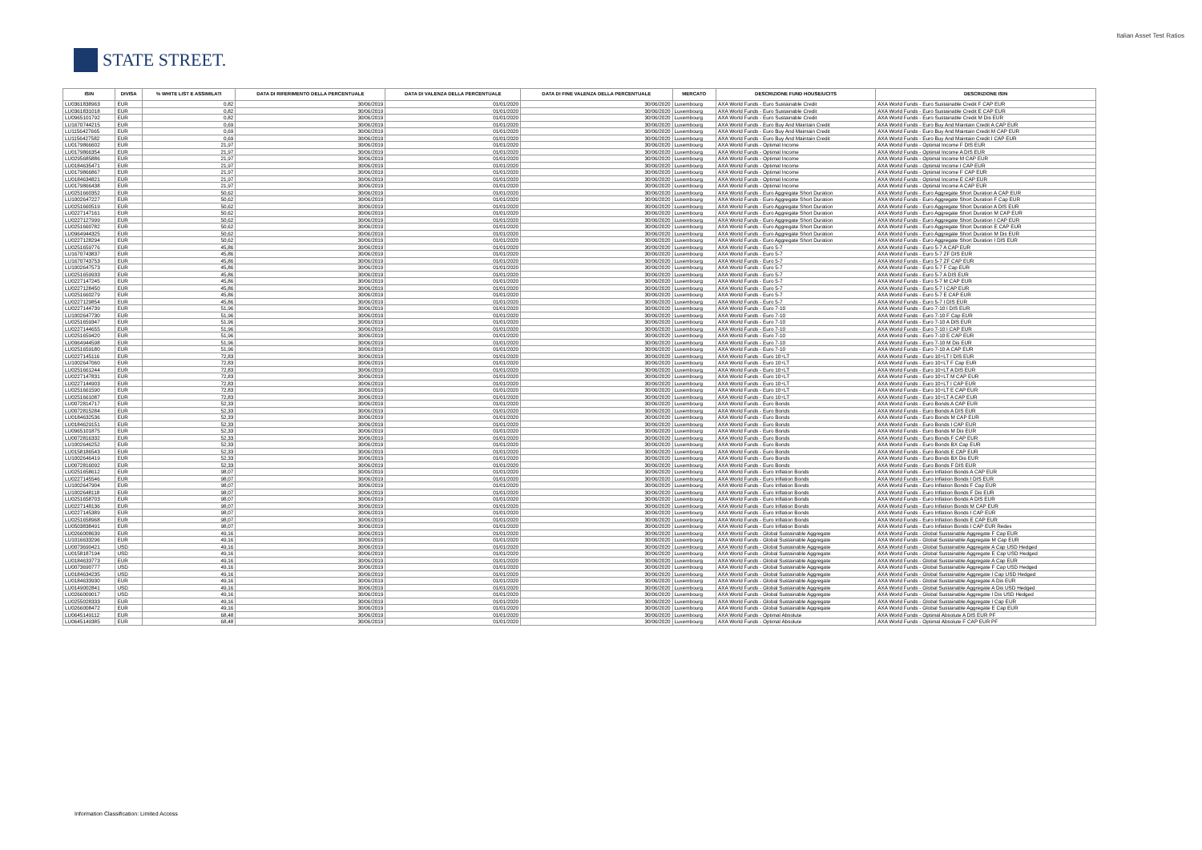STATE STREET.
Italian Asset Test Ratios
| ISIN | DIVISA | % WHITE LIST E ASSIMILATI | DATA DI RIFERIMENTO DELLA PERCENTUALE | DATA DI VALENZA DELLA PERCENTUALE | DATA DI FINE VALENZA DELLA PERCENTUALE | MERCATO | DESCRIZIONE FUND HOUSE/UCITS | DESCRIZIONE ISIN |
| --- | --- | --- | --- | --- | --- | --- | --- | --- |
| LU0361838963 | EUR | 0,82 | 30/06/2019 | 01/01/2020 | 30/06/2020 | Luxembourg | AXA World Funds - Euro Sustainable Credit | AXA World Funds - Euro Sustainable Credit F CAP EUR |
| LU0361831018 | EUR | 0,82 | 30/06/2019 | 01/01/2020 | 30/06/2020 | Luxembourg | AXA World Funds - Euro Sustainable Credit | AXA World Funds - Euro Sustainable Credit E CAP EUR |
| LU0965101792 | EUR | 0,82 | 30/06/2019 | 01/01/2020 | 30/06/2020 | Luxembourg | AXA World Funds - Euro Sustainable Credit | AXA World Funds - Euro Sustainable Credit M Dis EUR |
| LU1670744215 | EUR | 0,69 | 30/06/2019 | 01/01/2020 | 30/06/2020 | Luxembourg | AXA World Funds - Euro Buy And Maintain Credit | AXA World Funds - Euro Buy And Maintain Credit A CAP EUR |
| LU1156427665 | EUR | 0,69 | 30/06/2019 | 01/01/2020 | 30/06/2020 | Luxembourg | AXA World Funds - Euro Buy And Maintain Credit | AXA World Funds - Euro Buy And Maintain Credit M CAP EUR |
| LU1156427582 | EUR | 0,69 | 30/06/2019 | 01/01/2020 | 30/06/2020 | Luxembourg | AXA World Funds - Euro Buy And Maintain Credit | AXA World Funds - Euro Buy And Maintain Credit I CAP EUR |
| LU0179866602 | EUR | 21,97 | 30/06/2019 | 01/01/2020 | 30/06/2020 | Luxembourg | AXA World Funds - Optimal Income | AXA World Funds - Optimal Income F DIS EUR |
| LU0179866354 | EUR | 21,97 | 30/06/2019 | 01/01/2020 | 30/06/2020 | Luxembourg | AXA World Funds - Optimal Income | AXA World Funds - Optimal Income A DIS EUR |
| LU0295685886 | EUR | 21,97 | 30/06/2019 | 01/01/2020 | 30/06/2020 | Luxembourg | AXA World Funds - Optimal Income | AXA World Funds - Optimal Income M CAP EUR |
| LU0184635471 | EUR | 21,97 | 30/06/2019 | 01/01/2020 | 30/06/2020 | Luxembourg | AXA World Funds - Optimal Income | AXA World Funds - Optimal Income I CAP EUR |
| LU0179866867 | EUR | 21,97 | 30/06/2019 | 01/01/2020 | 30/06/2020 | Luxembourg | AXA World Funds - Optimal Income | AXA World Funds - Optimal Income F CAP EUR |
| LU0184634821 | EUR | 21,97 | 30/06/2019 | 01/01/2020 | 30/06/2020 | Luxembourg | AXA World Funds - Optimal Income | AXA World Funds - Optimal Income E CAP EUR |
| LU0179866438 | EUR | 21,97 | 30/06/2019 | 01/01/2020 | 30/06/2020 | Luxembourg | AXA World Funds - Optimal Income | AXA World Funds - Optimal Income A CAP EUR |
| LU0251660352 | EUR | 50,62 | 30/06/2019 | 01/01/2020 | 30/06/2020 | Luxembourg | AXA World Funds - Euro Aggregate Short Duration | AXA World Funds - Euro Aggregate Short Duration A CAP EUR |
| LU1002647227 | EUR | 50,62 | 30/06/2019 | 01/01/2020 | 30/06/2020 | Luxembourg | AXA World Funds - Euro Aggregate Short Duration | AXA World Funds - Euro Aggregate Short Duration F Cap EUR |
| LU0251660519 | EUR | 50,62 | 30/06/2019 | 01/01/2020 | 30/06/2020 | Luxembourg | AXA World Funds - Euro Aggregate Short Duration | AXA World Funds - Euro Aggregate Short Duration A DIS EUR |
| LU0227147161 | EUR | 50,62 | 30/06/2019 | 01/01/2020 | 30/06/2020 | Luxembourg | AXA World Funds - Euro Aggregate Short Duration | AXA World Funds - Euro Aggregate Short Duration M CAP EUR |
| LU0227127999 | EUR | 50,62 | 30/06/2019 | 01/01/2020 | 30/06/2020 | Luxembourg | AXA World Funds - Euro Aggregate Short Duration | AXA World Funds - Euro Aggregate Short Duration I CAP EUR |
| LU0251660782 | EUR | 50,62 | 30/06/2019 | 01/01/2020 | 30/06/2020 | Luxembourg | AXA World Funds - Euro Aggregate Short Duration | AXA World Funds - Euro Aggregate Short Duration E CAP EUR |
| LU0964944325 | EUR | 50,62 | 30/06/2019 | 01/01/2020 | 30/06/2020 | Luxembourg | AXA World Funds - Euro Aggregate Short Duration | AXA World Funds - Euro Aggregate Short Duration M Dis EUR |
| LU0227128294 | EUR | 50,62 | 30/06/2019 | 01/01/2020 | 30/06/2020 | Luxembourg | AXA World Funds - Euro Aggregate Short Duration | AXA World Funds - Euro Aggregate Short Duration I DIS EUR |
| LU0251659776 | EUR | 45,86 | 30/06/2019 | 01/01/2020 | 30/06/2020 | Luxembourg | AXA World Funds - Euro 5-7 | AXA World Funds - Euro 5-7 A CAP EUR |
| LU1670743837 | EUR | 45,86 | 30/06/2019 | 01/01/2020 | 30/06/2020 | Luxembourg | AXA World Funds - Euro 5-7 | AXA World Funds - Euro 5-7 ZF DIS EUR |
| LU1670743753 | EUR | 45,86 | 30/06/2019 | 01/01/2020 | 30/06/2020 | Luxembourg | AXA World Funds - Euro 5-7 | AXA World Funds - Euro 5-7 ZF CAP EUR |
| LU1002647573 | EUR | 45,86 | 30/06/2019 | 01/01/2020 | 30/06/2020 | Luxembourg | AXA World Funds - Euro 5-7 | AXA World Funds - Euro 5-7 F Cap EUR |
| LU0251659933 | EUR | 45,86 | 30/06/2019 | 01/01/2020 | 30/06/2020 | Luxembourg | AXA World Funds - Euro 5-7 | AXA World Funds - Euro 5-7 A DIS EUR |
| LU0227147245 | EUR | 45,86 | 30/06/2019 | 01/01/2020 | 30/06/2020 | Luxembourg | AXA World Funds - Euro 5-7 | AXA World Funds - Euro 5-7 M CAP EUR |
| LU0227128450 | EUR | 45,86 | 30/06/2019 | 01/01/2020 | 30/06/2020 | Luxembourg | AXA World Funds - Euro 5-7 | AXA World Funds - Euro 5-7 I CAP EUR |
| LU0251660279 | EUR | 45,86 | 30/06/2019 | 01/01/2020 | 30/06/2020 | Luxembourg | AXA World Funds - Euro 5-7 | AXA World Funds - Euro 5-7 E CAP EUR |
| LU0227129854 | EUR | 45,86 | 30/06/2019 | 01/01/2020 | 30/06/2020 | Luxembourg | AXA World Funds - Euro 5-7 | AXA World Funds - Euro 5-7 I DIS EUR |
| LU0227144739 | EUR | 51,96 | 30/06/2019 | 01/01/2020 | 30/06/2020 | Luxembourg | AXA World Funds - Euro 7-10 | AXA World Funds - Euro 7-10 I DIS EUR |
| LU1002647730 | EUR | 51,96 | 30/06/2019 | 01/01/2020 | 30/06/2020 | Luxembourg | AXA World Funds - Euro 7-10 | AXA World Funds - Euro 7-10 F Cap EUR |
| LU0251659347 | EUR | 51,96 | 30/06/2019 | 01/01/2020 | 30/06/2020 | Luxembourg | AXA World Funds - Euro 7-10 | AXA World Funds - Euro 7-10 A DIS EUR |
| LU0227144655 | EUR | 51,96 | 30/06/2019 | 01/01/2020 | 30/06/2020 | Luxembourg | AXA World Funds - Euro 7-10 | AXA World Funds - Euro 7-10 I CAP EUR |
| LU0251659420 | EUR | 51,96 | 30/06/2019 | 01/01/2020 | 30/06/2020 | Luxembourg | AXA World Funds - Euro 7-10 | AXA World Funds - Euro 7-10 E CAP EUR |
| LU0964944598 | EUR | 51,96 | 30/06/2019 | 01/01/2020 | 30/06/2020 | Luxembourg | AXA World Funds - Euro 7-10 | AXA World Funds - Euro 7-10 M Dis EUR |
| LU0251659180 | EUR | 51,96 | 30/06/2019 | 01/01/2020 | 30/06/2020 | Luxembourg | AXA World Funds - Euro 7-10 | AXA World Funds - Euro 7-10 A CAP EUR |
| LU0227145116 | EUR | 72,83 | 30/06/2019 | 01/01/2020 | 30/06/2020 | Luxembourg | AXA World Funds - Euro 10+LT | AXA World Funds - Euro 10+LT I DIS EUR |
| LU1002647060 | EUR | 72,83 | 30/06/2019 | 01/01/2020 | 30/06/2020 | Luxembourg | AXA World Funds - Euro 10+LT | AXA World Funds - Euro 10+LT F Cap EUR |
| LU0251661244 | EUR | 72,83 | 30/06/2019 | 01/01/2020 | 30/06/2020 | Luxembourg | AXA World Funds - Euro 10+LT | AXA World Funds - Euro 10+LT A DIS EUR |
| LU0227147831 | EUR | 72,83 | 30/06/2019 | 01/01/2020 | 30/06/2020 | Luxembourg | AXA World Funds - Euro 10+LT | AXA World Funds - Euro 10+LT M CAP EUR |
| LU0227144903 | EUR | 72,83 | 30/06/2019 | 01/01/2020 | 30/06/2020 | Luxembourg | AXA World Funds - Euro 10+LT | AXA World Funds - Euro 10+LT I CAP EUR |
| LU0251661590 | EUR | 72,83 | 30/06/2019 | 01/01/2020 | 30/06/2020 | Luxembourg | AXA World Funds - Euro 10+LT | AXA World Funds - Euro 10+LT E CAP EUR |
| LU0251661087 | EUR | 72,83 | 30/06/2019 | 01/01/2020 | 30/06/2020 | Luxembourg | AXA World Funds - Euro 10+LT | AXA World Funds - Euro 10+LT A CAP EUR |
| LU0072814717 | EUR | 52,33 | 30/06/2019 | 01/01/2020 | 30/06/2020 | Luxembourg | AXA World Funds - Euro Bonds | AXA World Funds - Euro Bonds A CAP EUR |
| LU0072815284 | EUR | 52,33 | 30/06/2019 | 01/01/2020 | 30/06/2020 | Luxembourg | AXA World Funds - Euro Bonds | AXA World Funds - Euro Bonds A DIS EUR |
| LU0184632536 | EUR | 52,33 | 30/06/2019 | 01/01/2020 | 30/06/2020 | Luxembourg | AXA World Funds - Euro Bonds | AXA World Funds - Euro Bonds M CAP EUR |
| LU0184629151 | EUR | 52,33 | 30/06/2019 | 01/01/2020 | 30/06/2020 | Luxembourg | AXA World Funds - Euro Bonds | AXA World Funds - Euro Bonds I CAP EUR |
| LU0965101875 | EUR | 52,33 | 30/06/2019 | 01/01/2020 | 30/06/2020 | Luxembourg | AXA World Funds - Euro Bonds | AXA World Funds - Euro Bonds M Dis EUR |
| LU0072816332 | EUR | 52,33 | 30/06/2019 | 01/01/2020 | 30/06/2020 | Luxembourg | AXA World Funds - Euro Bonds | AXA World Funds - Euro Bonds F CAP EUR |
| LU1002646252 | EUR | 52,33 | 30/06/2019 | 01/01/2020 | 30/06/2020 | Luxembourg | AXA World Funds - Euro Bonds | AXA World Funds - Euro Bonds BX Cap EUR |
| LU0158186543 | EUR | 52,33 | 30/06/2019 | 01/01/2020 | 30/06/2020 | Luxembourg | AXA World Funds - Euro Bonds | AXA World Funds - Euro Bonds E CAP EUR |
| LU1002646419 | EUR | 52,33 | 30/06/2019 | 01/01/2020 | 30/06/2020 | Luxembourg | AXA World Funds - Euro Bonds | AXA World Funds - Euro Bonds BX Dis EUR |
| LU0072816092 | EUR | 52,33 | 30/06/2019 | 01/01/2020 | 30/06/2020 | Luxembourg | AXA World Funds - Euro Bonds | AXA World Funds - Euro Bonds F DIS EUR |
| LU0251658612 | EUR | 98,07 | 30/06/2019 | 01/01/2020 | 30/06/2020 | Luxembourg | AXA World Funds - Euro Inflation Bonds | AXA World Funds - Euro Inflation Bonds A CAP EUR |
| LU0227145546 | EUR | 98,07 | 30/06/2019 | 01/01/2020 | 30/06/2020 | Luxembourg | AXA World Funds - Euro Inflation Bonds | AXA World Funds - Euro Inflation Bonds I DIS EUR |
| LU1002647904 | EUR | 98,07 | 30/06/2019 | 01/01/2020 | 30/06/2020 | Luxembourg | AXA World Funds - Euro Inflation Bonds | AXA World Funds - Euro Inflation Bonds F Cap EUR |
| LU1002648118 | EUR | 98,07 | 30/06/2019 | 01/01/2020 | 30/06/2020 | Luxembourg | AXA World Funds - Euro Inflation Bonds | AXA World Funds - Euro Inflation Bonds F Dis EUR |
| LU0251658703 | EUR | 98,07 | 30/06/2019 | 01/01/2020 | 30/06/2020 | Luxembourg | AXA World Funds - Euro Inflation Bonds | AXA World Funds - Euro Inflation Bonds A DIS EUR |
| LU0227148136 | EUR | 98,07 | 30/06/2019 | 01/01/2020 | 30/06/2020 | Luxembourg | AXA World Funds - Euro Inflation Bonds | AXA World Funds - Euro Inflation Bonds M CAP EUR |
| LU0227145389 | EUR | 98,07 | 30/06/2019 | 01/01/2020 | 30/06/2020 | Luxembourg | AXA World Funds - Euro Inflation Bonds | AXA World Funds - Euro Inflation Bonds I CAP EUR |
| LU0251658968 | EUR | 98,07 | 30/06/2019 | 01/01/2020 | 30/06/2020 | Luxembourg | AXA World Funds - Euro Inflation Bonds | AXA World Funds - Euro Inflation Bonds E CAP EUR |
| LU0503838491 | EUR | 98,07 | 30/06/2019 | 01/01/2020 | 30/06/2020 | Luxembourg | AXA World Funds - Euro Inflation Bonds | AXA World Funds - Euro Inflation Bonds I CAP EUR Redex |
| LU0266008639 | EUR | 49,16 | 30/06/2019 | 01/01/2020 | 30/06/2020 | Luxembourg | AXA World Funds - Global Sustainable Aggregate | AXA World Funds - Global Sustainable Aggregate F Cap EUR |
| LU1016633296 | EUR | 49,16 | 30/06/2019 | 01/01/2020 | 30/06/2020 | Luxembourg | AXA World Funds - Global Sustainable Aggregate | AXA World Funds - Global Sustainable Aggregate M Cap EUR |
| LU0073690421 | USD | 49,16 | 30/06/2019 | 01/01/2020 | 30/06/2020 | Luxembourg | AXA World Funds - Global Sustainable Aggregate | AXA World Funds - Global Sustainable Aggregate A Cap USD Hedged |
| LU0158187194 | USD | 49,16 | 30/06/2019 | 01/01/2020 | 30/06/2020 | Luxembourg | AXA World Funds - Global Sustainable Aggregate | AXA World Funds - Global Sustainable Aggregate E Cap USD Hedged |
| LU0184633773 | EUR | 49,16 | 30/06/2019 | 01/01/2020 | 30/06/2020 | Luxembourg | AXA World Funds - Global Sustainable Aggregate | AXA World Funds - Global Sustainable Aggregate A Cap EUR |
| LU0073690777 | USD | 49,16 | 30/06/2019 | 01/01/2020 | 30/06/2020 | Luxembourg | AXA World Funds - Global Sustainable Aggregate | AXA World Funds - Global Sustainable Aggregate F Cap USD Hedged |
| LU0184634235 | USD | 49,16 | 30/06/2019 | 01/01/2020 | 30/06/2020 | Luxembourg | AXA World Funds - Global Sustainable Aggregate | AXA World Funds - Global Sustainable Aggregate I Cap USD Hedged |
| LU0184633930 | EUR | 49,16 | 30/06/2019 | 01/01/2020 | 30/06/2020 | Luxembourg | AXA World Funds - Global Sustainable Aggregate | AXA World Funds - Global Sustainable Aggregate A Dis EUR |
| LU0149002841 | USD | 49,16 | 30/06/2019 | 01/01/2020 | 30/06/2020 | Luxembourg | AXA World Funds - Global Sustainable Aggregate | AXA World Funds - Global Sustainable Aggregate A Dis USD Hedged |
| LU0266009017 | USD | 49,16 | 30/06/2019 | 01/01/2020 | 30/06/2020 | Luxembourg | AXA World Funds - Global Sustainable Aggregate | AXA World Funds - Global Sustainable Aggregate I Dis USD Hedged |
| LU0255028333 | EUR | 49,16 | 30/06/2019 | 01/01/2020 | 30/06/2020 | Luxembourg | AXA World Funds - Global Sustainable Aggregate | AXA World Funds - Global Sustainable Aggregate I Cap EUR |
| LU0266008472 | EUR | 49,16 | 30/06/2019 | 01/01/2020 | 30/06/2020 | Luxembourg | AXA World Funds - Global Sustainable Aggregate | AXA World Funds - Global Sustainable Aggregate E Cap EUR |
| LU0645149112 | EUR | 68,48 | 30/06/2019 | 01/01/2020 | 30/06/2020 | Luxembourg | AXA World Funds - Optimal Absolute | AXA World Funds - Optimal Absolute A DIS EUR PF |
| LU0645149385 | EUR | 68,48 | 30/06/2019 | 01/01/2020 | 30/06/2020 | Luxembourg | AXA World Funds - Optimal Absolute | AXA World Funds - Optimal Absolute F CAP EUR PF |
Information Classification: Limited Access